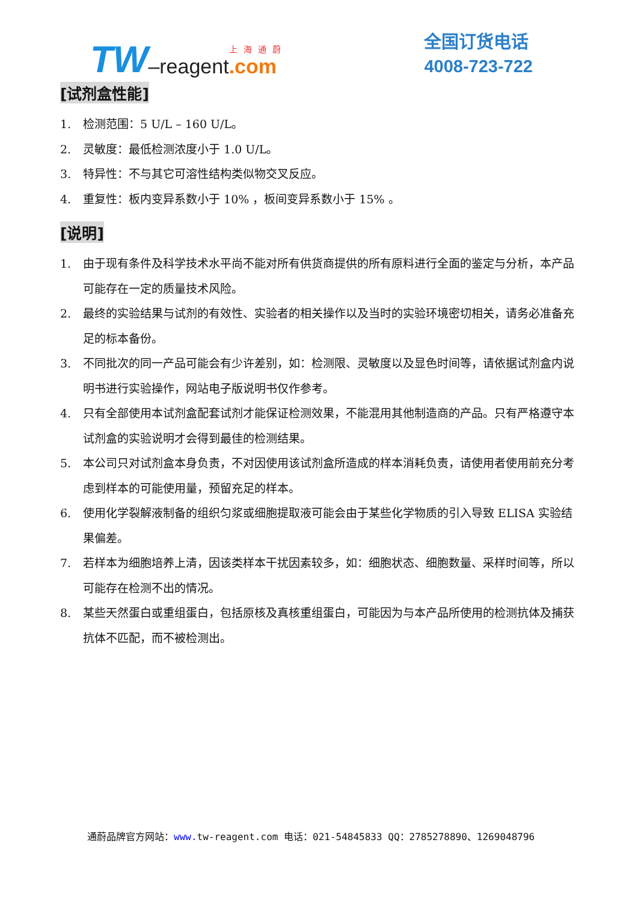TW –reagent 上海通蔚.com
全国订货电话
4008-723-722
[试剂盒性能]
1. 检测范围：5 U/L – 160 U/L。
2. 灵敏度：最低检测浓度小于 1.0 U/L。
3. 特异性：不与其它可溶性结构类似物交叉反应。
4. 重复性：板内变异系数小于 10% ，板间变异系数小于 15% 。
[说明]
1. 由于现有条件及科学技术水平尚不能对所有供货商提供的所有原料进行全面的鉴定与分析，本产品可能存在一定的质量技术风险。
2. 最终的实验结果与试剂的有效性、实验者的相关操作以及当时的实验环境密切相关，请务必准备充足的标本备份。
3. 不同批次的同一产品可能会有少许差别，如：检测限、灵敏度以及显色时间等，请依据试剂盒内说明书进行实验操作，网站电子版说明书仅作参考。
4. 只有全部使用本试剂盒配套试剂才能保证检测效果，不能混用其他制造商的产品。只有严格遵守本试剂盒的实验说明才会得到最佳的检测结果。
5. 本公司只对试剂盒本身负责，不对因使用该试剂盒所造成的样本消耗负责，请使用者使用前充分考虑到样本的可能使用量，预留充足的样本。
6. 使用化学裂解液制备的组织匀浆或细胞提取液可能会由于某些化学物质的引入导致 ELISA 实验结果偏差。
7. 若样本为细胞培养上清，因该类样本干扰因素较多，如：细胞状态、细胞数量、采样时间等，所以可能存在检测不出的情况。
8. 某些天然蛋白或重组蛋白，包括原核及真核重组蛋白，可能因为与本产品所使用的检测抗体及捕获抗体不匹配，而不被检测出。
通蔚品牌官方网站：www. tw-reagent.com 电话：021-54845833 QQ：2785278890、1269048796